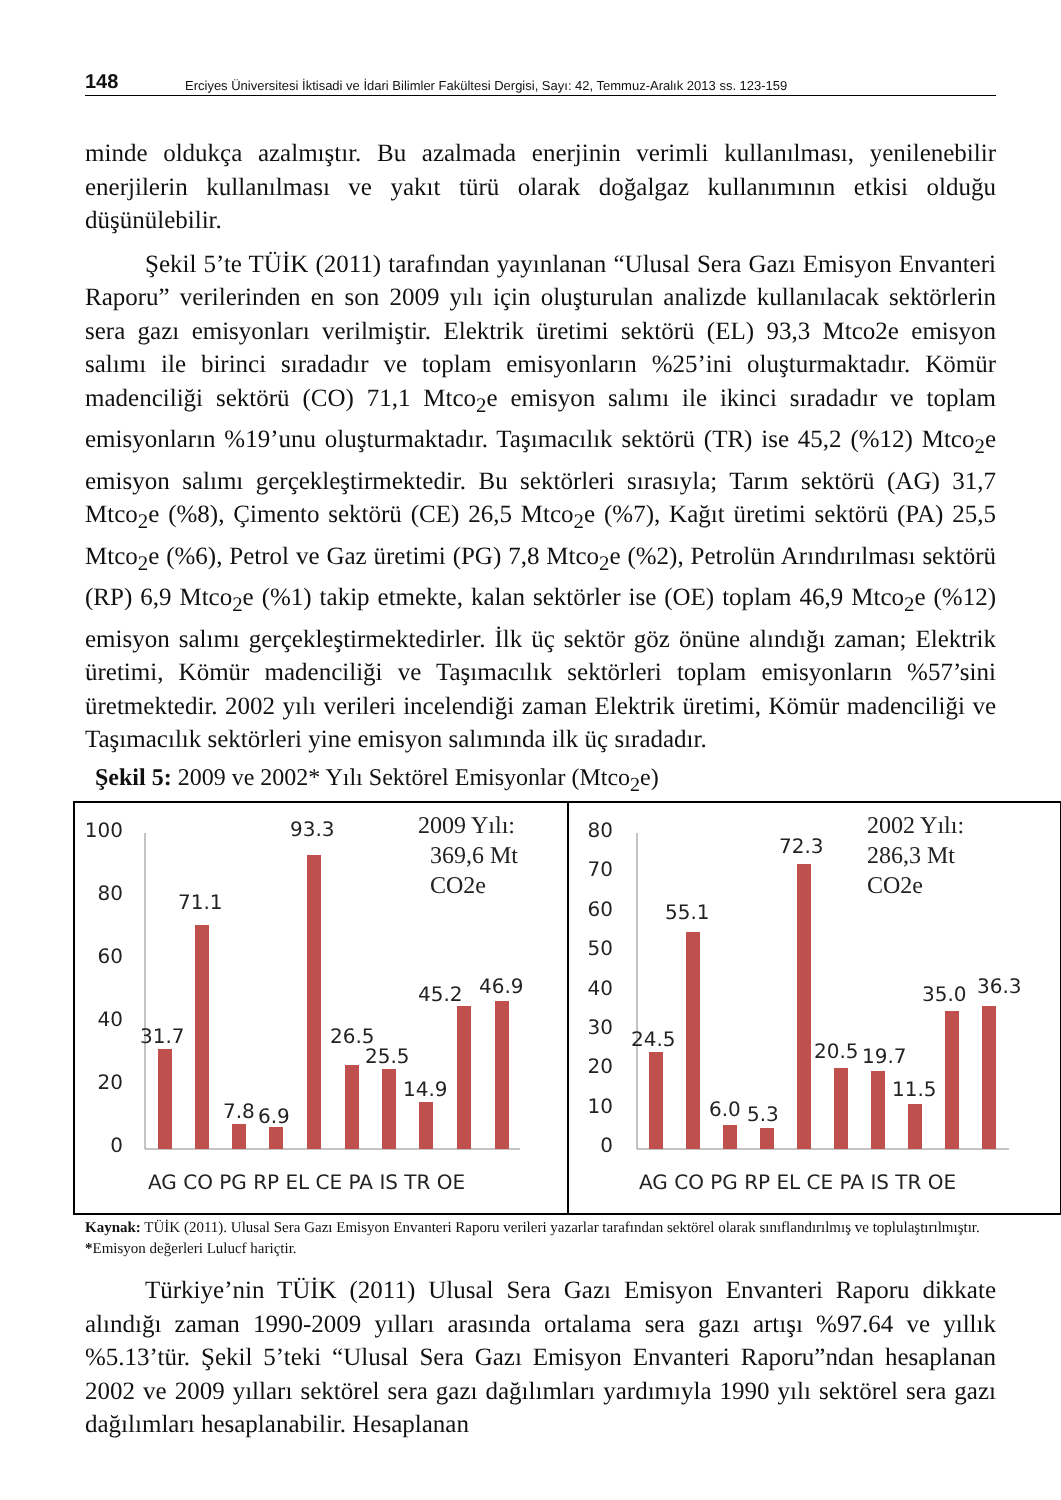148 Erciyes Üniversitesi İktisadi ve İdari Bilimler Fakültesi Dergisi, Sayı: 42, Temmuz-Aralık 2013 ss. 123-159
minde oldukça azalmıştır. Bu azalmada enerjinin verimli kullanılması, yenilenebilir enerjilerin kullanılması ve yakıt türü olarak doğalgaz kullanımının etkisi olduğu düşünülebilir.
Şekil 5’te TÜİK (2011) tarafından yayınlanan “Ulusal Sera Gazı Emisyon Envanteri Raporu” verilerinden en son 2009 yılı için oluşturulan analizde kullanılacak sektörlerin sera gazı emisyonları verilmiştir. Elektrik üretimi sektörü (EL) 93,3 Mtco2e emisyon salımı ile birinci sıradadır ve toplam emisyonların %25’ini oluşturmaktadır. Kömür madenciliği sektörü (CO) 71,1 Mtco<sub>2</sub>e emisyon salımı ile ikinci sıradadır ve toplam emisyonların %19’unu oluşturmaktadır. Taşımacılık sektörü (TR) ise 45,2 (%12) Mtco<sub>2</sub>e emisyon salımı gerçekleştirmektedir. Bu sektörleri sırasıyla; Tarım sektörü (AG) 31,7 Mtco<sub>2</sub>e (%8), Çimento sektörü (CE) 26,5 Mtco<sub>2</sub>e (%7), Kağıt üretimi sektörü (PA) 25,5 Mtco<sub>2</sub>e (%6), Petrol ve Gaz üretimi (PG) 7,8 Mtco<sub>2</sub>e (%2), Petrolün Arındırılması sektörü (RP) 6,9 Mtco<sub>2</sub>e (%1) takip etmekte, kalan sektörler ise (OE) toplam 46,9 Mtco<sub>2</sub>e (%12) emisyon salımı gerçekleştirmektedirler. İlk üç sektör göz önüne alındığı zaman; Elektrik üretimi, Kömür madenciliği ve Taşımacılık sektörleri toplam emisyonların %57’sini üretmektedir. 2002 yılı verileri incelendiği zaman Elektrik üretimi, Kömür madenciliği ve Taşımacılık sektörleri yine emisyon salımında ilk üç sıradadır.
Şekil 5: 2009 ve 2002* Yılı Sektörel Emisyonlar (Mtco<sub>2</sub>e)
2009 Yılı:
369,6 Mt
CO2e
100
80
60
40
20
0
31.7
71.1
7.8
6.9
93.3
26.5
25.5
14.9
45.2
46.9
AG CO PG RP EL CE PA IS TR OE
2002 Yılı:
286,3 Mt
CO2e
80
70
60
50
40
30
20
10
0
24.5
55.1
6.0
5.3
72.3
20.5
19.7
11.5
35.0
36.3
AG CO PG RP EL CE PA IS TR OE
Kaynak: TÜİK (2011). Ulusal Sera Gazı Emisyon Envanteri Raporu verileri yazarlar tarafından sektörel olarak sınıflandırılmış ve toplulaştırılmıştır.
*Emisyon değerleri Lulucf hariçtir.
Türkiye’nin TÜİK (2011) Ulusal Sera Gazı Emisyon Envanteri Raporu dikkate alındığı zaman 1990-2009 yılları arasında ortalama sera gazı artışı %97.64 ve yıllık %5.13’tür. Şekil 5’teki “Ulusal Sera Gazı Emisyon Envanteri Raporu”ndan hesaplanan 2002 ve 2009 yılları sektörel sera gazı dağılımları yardımıyla 1990 yılı sektörel sera gazı dağılımları hesaplanabilir. Hesaplanan